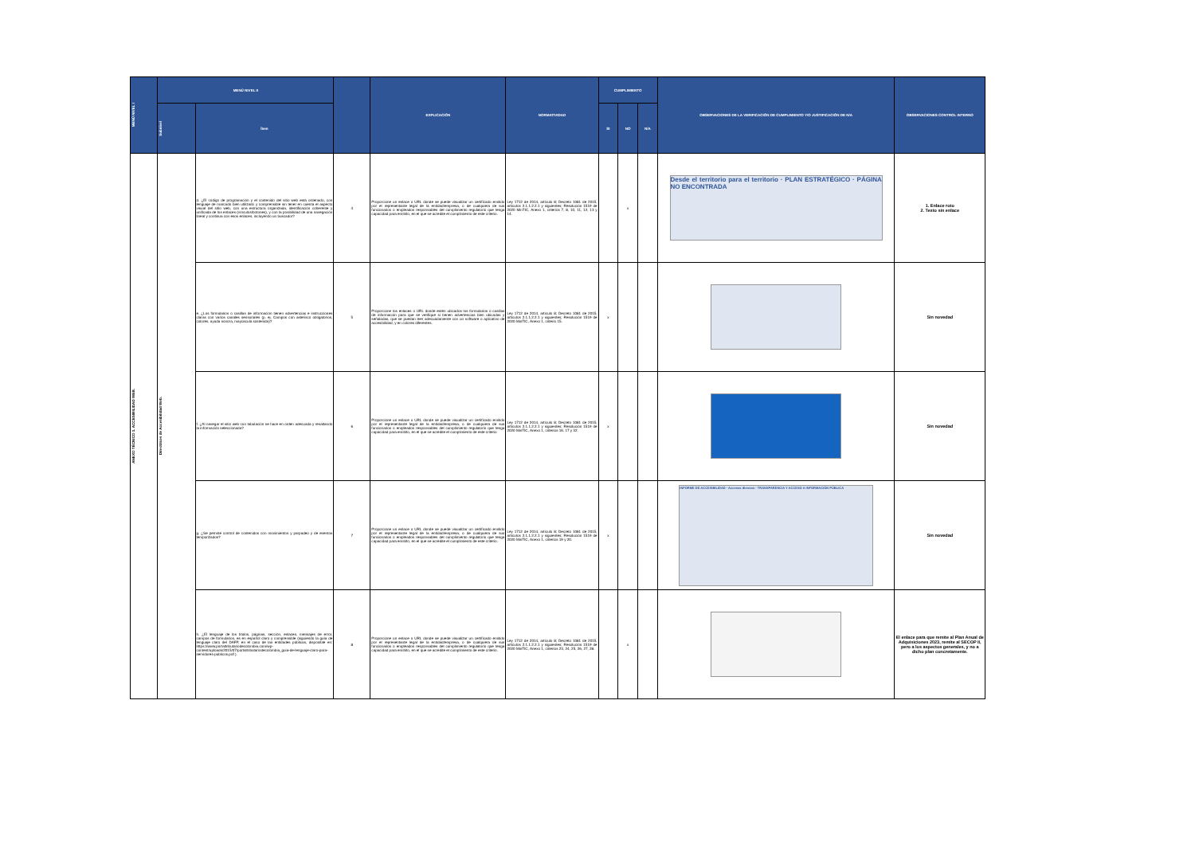| MENÚ NIVEL I | MENÚ NIVEL II | | | EXPLICACIÓN | NORMATIVIDAD | CUMPLIMIENTO | | | OBSERVACIONES DE LA VERIFICACIÓN DE CUMPLIMIENTO Y/O JUSTIFICACIÓN DE N/A | OBSERVACIONES CONTROL INTERNO |
| --- | --- | --- | --- | --- | --- | --- | --- | --- | --- | --- |
| | Subnivel | Ítem | | | | SI | NO | N/A | | |
| ANEXO TÉCNICO 1. ACCESIBILIDAD WEB. | Directrices de Accesibilidad Web. | d. ¿El código de programación y el contenido del sitio web está ordenado, con lenguaje de marcado bien utilizado y comprensible sin tener en cuenta el aspecto visual del sitio web, con una estructura organizada, identificación coherente y unificada de los enlaces (vínculos/botones), y con la posibilidad de una navegación lineal y continua con esos enlaces, incluyendo un buscador? | 4 | Proporcione un enlace o URL donde se puede visualizar un certificado emitido por el representante legal de la entidad/empresa, o de cualquiera de sus funcionarios o empleados responsables del cumplimiento regulatorio que tenga capacidad para emitirlo, en el que se acredite el cumplimiento de este criterio. | Ley 1712 de 2014, artículo 8; Decreto 1081 de 2015, artículos 2.1.1.2.2.1 y siguientes; Resolución 1519 de 2020 MinTIC, Anexo 1, criterios 7, 8, 10, 11, 12, 13 y 14. | | x | | Desde el territorio para el territorio · PLAN ESTRATÉGICO · PÁGINA NO ENCONTRADA | 1. Enlace roto 2. Texto sin enlace |
| | | e. ¿Los formularios o casillas de información tienen advertencias e instrucciones claras con varios canales sensoriales (p. ej. Campos con asterisco obligatorios, colores, ayuda sonora, mayúscula sostenida)? | 5 | Proporcione los enlaces o URL donde estén ubicados los formularios o casillas de información para que se verifique si tienen advertencias bien ubicadas y señaladas, que se puedan leer adecuadamente con un software o aplicativo de accesibilidad, y en colores diferentes. | Ley 1712 de 2014, artículo 8; Decreto 1081 de 2015, artículos 2.1.1.2.2.1 y siguientes; Resolución 1519 de 2020 MinTIC, Anexo 1, criterio 15. | x | | | | Sin novedad |
| | | f. ¿Al navegar el sitio web con tabulación se hace en orden adecuada y resaltando la información seleccionada? | 6 | Proporcione un enlace o URL donde se puede visualizar un certificado emitido por el representante legal de la entidad/empresa, o de cualquiera de sus funcionarios o empleados responsables del cumplimiento regulatorio que tenga capacidad para emitirlo, en el que se acredite el cumplimiento de este criterio | Ley 1712 de 2014, artículo 8; Decreto 1081 de 2015, artículos 2.1.1.2.2.1 y siguientes; Resolución 1519 de 2020 MinTIC, Anexo 1, criterios 16. 17 y 32. | x | | | | Sin novedad |
| | | g. ¿Se permite control de contenidos con movimientos y parpadeo y de eventos temporizados? | 7 | Proporcione un enlace o URL donde se puede visualizar un certificado emitido por el representante legal de la entidad/empresa, o de cualquiera de sus funcionarios o empleados responsables del cumplimiento regulatorio que tenga capacidad para emitirlo, en el que se acredite el cumplimiento de este criterio. | Ley 1712 de 2014, artículo 8; Decreto 1081 de 2015, artículos 2.1.1.2.2.1 y siguientes; Resolución 1519 de 2020 MinTIC, Anexo 1, criterios 19 y 20. | x | | | INFORME DE ACCESIBILIDAD · Accesos directos · TRANSPARENCIA Y ACCESO A INFORMACIÓN PÚBLICA | Sin novedad |
| | | h. ¿El lenguaje de los títulos, páginas, sección, enlaces, mensajes de error, campos de formularios, es en español claro y comprensible (siguiendo la guía de lenguaje claro del DAFP, en el caso de las entidades públicas, disponible en: https://www.portaltributariodecolombia.com/wp-content/uploads/2015/07/portaltributariodecolombia_guia-de-lenguaje-claro-para-servidores-publicos.pdf ). | 8 | Proporcione un enlace o URL donde se puede visualizar un certificado emitido por el representante legal de la entidad/empresa, o de cualquiera de sus funcionarios o empleados responsables del cumplimiento regulatorio que tenga capacidad para emitirlo, en el que se acredite el cumplimiento de este criterio. | Ley 1712 de 2014, artículo 8; Decreto 1081 de 2015, artículos 2.1.1.2.2.1 y siguientes; Resolución 1519 de 2020 MinTIC, Anexo 1, criterios 23, 24, 25, 26, 27, 28. | | x | | | El enlace para que remite al Plan Anual de Adquisiciones 2023, remite al SECOP II, pero a los aspectos generales, y no a dicho plan concretamente. |